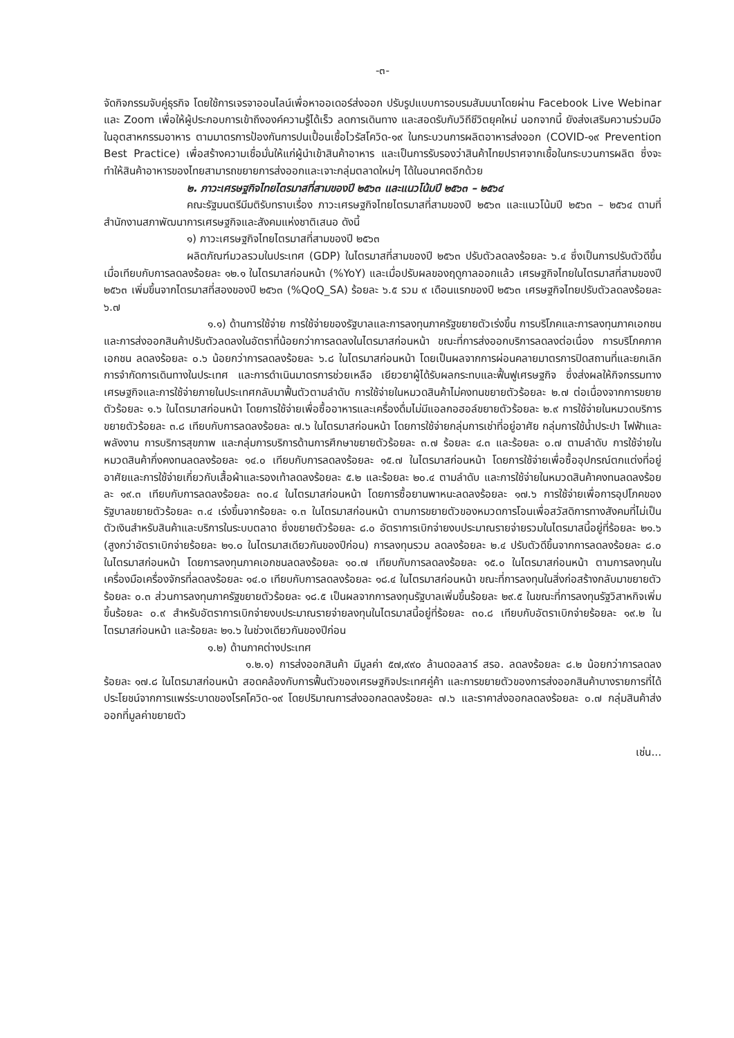-๓-
จัดกิจกรรมจับคู่ธุรกิจ โดยใช้การเจรจาออนไลน์เพื่อหาออเดอร์ส่งออก ปรับรูปแบบการอบรมสัมมนาโดยผ่าน Facebook Live Webinar และ Zoom เพื่อให้ผู้ประกอบการเข้าถึงองค์ความรู้ได้เร็ว ลดการเดินทาง และสอดรับกับวิถีชีวิตยุคใหม่ นอกจากนี้ ยังส่งเสริมความร่วมมือในอุตสาหกรรมอาหาร ตามมาตรการป้องกันการปนเปื้อนเชื้อไวรัสโควิด-๑๙ ในกระบวนการผลิตอาหารส่งออก (COVID-๑๙ Prevention Best Practice) เพื่อสร้างความเชื่อมั่นให้แก่ผู้นำเข้าสินค้าอาหาร และเป็นการรับรองว่าสินค้าไทยปราศจากเชื้อในกระบวนการผลิต ซึ่งจะทำให้สินค้าอาหารของไทยสามารถขยายการส่งออกและเจาะกลุ่มตลาดใหม่ๆ ได้ในอนาคตอีกด้วย
๒. ภาวะเศรษฐกิจไทยไตรมาสที่สามของปี ๒๕๖๓ และแนวโน้มปี ๒๕๖๓ – ๒๕๖๔
คณะรัฐมนตรีมีมติรับทราบเรื่อง ภาวะเศรษฐกิจไทยไตรมาสที่สามของปี ๒๕๖๓ และแนวโน้มปี ๒๕๖๓ – ๒๕๖๔ ตามที่สำนักงานสภาพัฒนาการเศรษฐกิจและสังคมแห่งชาติเสนอ ดังนี้
๑) ภาวะเศรษฐกิจไทยไตรมาสที่สามของปี ๒๕๖๓
ผลิตภัณฑ์มวลรวมในประเทศ (GDP) ในไตรมาสที่สามของปี ๒๕๖๓ ปรับตัวลดลงร้อยละ ๖.๔ ซึ่งเป็นการปรับตัวดีขึ้นเมื่อเทียบกับการลดลงร้อยละ ๑๒.๑ ในไตรมาสก่อนหน้า (%YoY) และเมื่อปรับผลของฤดูกาลออกแล้ว เศรษฐกิจไทยในไตรมาสที่สามของปี ๒๕๖๓ เพิ่มขึ้นจากไตรมาสที่สองของปี ๒๕๖๓ (%QoQ_SA) ร้อยละ ๖.๕ รวม ๙ เดือนแรกของปี ๒๕๖๓ เศรษฐกิจไทยปรับตัวลดลงร้อยละ ๖.๗
๑.๑) ด้านการใช้จ่าย การใช้จ่ายของรัฐบาลและการลงทุนภาครัฐขยายตัวเร่งขึ้น การบริโภคและการลงทุนภาคเอกชน และการส่งออกสินค้าปรับตัวลดลงในอัตราที่น้อยกว่าการลดลงในไตรมาสก่อนหน้า ขณะที่การส่งออกบริการลดลงต่อเนื่อง การบริโภคภาคเอกชน ลดลงร้อยละ ๐.๖ น้อยกว่าการลดลงร้อยละ ๖.๘ ในไตรมาสก่อนหน้า โดยเป็นผลจากการผ่อนคลายมาตรการปิดสถานที่และยกเลิกการจำกัดการเดินทางในประเทศ และการดำเนินมาตรการช่วยเหลือ เยียวยาผู้ได้รับผลกระทบและฟื้นฟูเศรษฐกิจ ซึ่งส่งผลให้กิจกรรมทางเศรษฐกิจและการใช้จ่ายภายในประเทศกลับมาฟื้นตัวตามลำดับ การใช้จ่ายในหมวดสินค้าไม่คงทนขยายตัวร้อยละ ๒.๗ ต่อเนื่องจากการขยายตัวร้อยละ ๑.๖ ในไตรมาสก่อนหน้า โดยการใช้จ่ายเพื่อซื้ออาหารและเครื่องดื่มไม่มีแอลกอฮอล์ขยายตัวร้อยละ ๒.๙ การใช้จ่ายในหมวดบริการขยายตัวร้อยละ ๓.๘ เทียบกับการลดลงร้อยละ ๗.๖ ในไตรมาสก่อนหน้า โดยการใช้จ่ายกลุ่มการเช่าที่อยู่อาศัย กลุ่มการใช้น้ำประปา ไฟฟ้าและพลังงาน การบริการสุขภาพ และกลุ่มการบริการด้านการศึกษาขยายตัวร้อยละ ๓.๗ ร้อยละ ๔.๓ และร้อยละ ๐.๗ ตามลำดับ การใช้จ่ายในหมวดสินค้ากึ่งคงทนลดลงร้อยละ ๑๔.๐ เทียบกับการลดลงร้อยละ ๑๕.๗ ในไตรมาสก่อนหน้า โดยการใช้จ่ายเพื่อซื้ออุปกรณ์ตกแต่งที่อยู่อาศัยและการใช้จ่ายเกี่ยวกับเสื้อผ้าและรองเท้าลดลงร้อยละ ๕.๒ และร้อยละ ๒๐.๔ ตามลำดับ และการใช้จ่ายในหมวดสินค้าคงทนลดลงร้อยละ ๑๙.๓ เทียบกับการลดลงร้อยละ ๓๐.๔ ในไตรมาสก่อนหน้า โดยการซื้อยานพาหนะลดลงร้อยละ ๑๗.๖ การใช้จ่ายเพื่อการอุปโภคของรัฐบาลขยายตัวร้อยละ ๓.๔ เร่งขึ้นจากร้อยละ ๑.๓ ในไตรมาสก่อนหน้า ตามการขยายตัวของหมวดการโอนเพื่อสวัสดิการทางสังคมที่ไม่เป็นตัวเงินสำหรับสินค้าและบริการในระบบตลาด ซึ่งขยายตัวร้อยละ ๘.๐ อัตราการเบิกจ่ายงบประมาณรายจ่ายรวมในไตรมาสนี้อยู่ที่ร้อยละ ๒๑.๖ (สูงกว่าอัตราเบิกจ่ายร้อยละ ๒๑.๐ ในไตรมาสเดียวกันของปีก่อน) การลงทุนรวม ลดลงร้อยละ ๒.๔ ปรับตัวดีขึ้นจากการลดลงร้อยละ ๘.๐ ในไตรมาสก่อนหน้า โดยการลงทุนภาคเอกชนลดลงร้อยละ ๑๐.๗ เทียบกับการลดลงร้อยละ ๑๕.๐ ในไตรมาสก่อนหน้า ตามการลงทุนในเครื่องมือเครื่องจักรที่ลดลงร้อยละ ๑๔.๐ เทียบกับการลดลงร้อยละ ๑๘.๔ ในไตรมาสก่อนหน้า ขณะที่การลงทุนในสิ่งก่อสร้างกลับมาขยายตัวร้อยละ ๐.๓ ส่วนการลงทุนภาครัฐขยายตัวร้อยละ ๑๘.๕ เป็นผลจากการลงทุนรัฐบาลเพิ่มขึ้นร้อยละ ๒๙.๕ ในขณะที่การลงทุนรัฐวิสาหกิจเพิ่มขึ้นร้อยละ ๐.๙ สำหรับอัตราการเบิกจ่ายงบประมาณรายจ่ายลงทุนในไตรมาสนี้อยู่ที่ร้อยละ ๓๐.๘ เทียบกับอัตราเบิกจ่ายร้อยละ ๑๙.๒ ในไตรมาสก่อนหน้า และร้อยละ ๒๑.๖ ในช่วงเดียวกันของปีก่อน
๑.๒) ด้านภาคต่างประเทศ
๑.๒.๑) การส่งออกสินค้า มีมูลค่า ๕๗,๙๙๐ ล้านดอลลาร์ สรอ. ลดลงร้อยละ ๘.๒ น้อยกว่าการลดลงร้อยละ ๑๗.๘ ในไตรมาสก่อนหน้า สอดคล้องกับการฟื้นตัวของเศรษฐกิจประเทศคู่ค้า และการขยายตัวของการส่งออกสินค้าบางรายการที่ได้ประโยชน์จากการแพร่ระบาดของโรคโควิด-๑๙ โดยปริมาณการส่งออกลดลงร้อยละ ๗.๖ และราคาส่งออกลดลงร้อยละ ๐.๗ กลุ่มสินค้าส่งออกที่มูลค่าขยายตัว
เช่น...